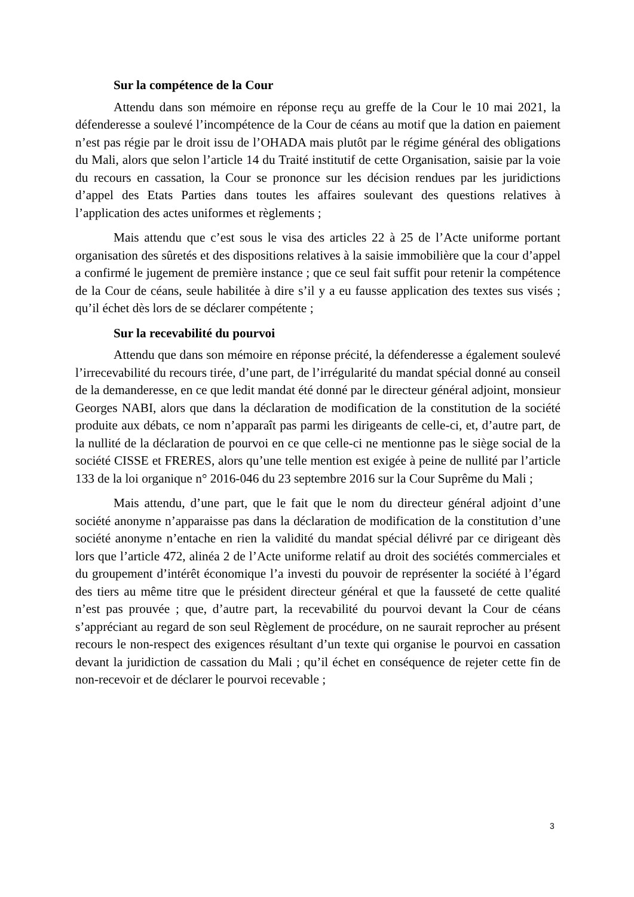Sur la compétence de la Cour
Attendu dans son mémoire en réponse reçu au greffe de la Cour le 10 mai 2021, la défenderesse a soulevé l’incompétence de la Cour de céans au motif que la dation en paiement n’est pas régie par le droit issu de l’OHADA mais plutôt par le régime général des obligations du Mali, alors que selon l’article 14 du Traité institutif de cette Organisation, saisie par la voie du recours en cassation, la Cour se prononce sur les décision rendues par les juridictions d’appel des Etats Parties dans toutes les affaires soulevant des questions relatives à l’application des actes uniformes et règlements ;
Mais attendu que c’est sous le visa des articles 22 à 25 de l’Acte uniforme portant organisation des sûretés et des dispositions relatives à la saisie immobilière que la cour d’appel a confirmé le jugement de première instance ; que ce seul fait suffit pour retenir la compétence de la Cour de céans, seule habilitée à dire s’il y a eu fausse application des textes sus visés ; qu’il échet dès lors de se déclarer compétente ;
Sur la recevabilité du pourvoi
Attendu que dans son mémoire en réponse précité, la défenderesse a également soulevé l’irrecevabilité du recours tirée, d’une part, de l’irrégularité du mandat spécial donné au conseil de la demanderesse, en ce que ledit mandat été donné par le directeur général adjoint, monsieur Georges NABI, alors que dans la déclaration de modification de la constitution de la société produite aux débats, ce nom n’apparaît pas parmi les dirigeants de celle-ci, et, d’autre part, de la nullité de la déclaration de pourvoi en ce que celle-ci ne mentionne pas le siège social de la société CISSE et FRERES, alors qu’une telle mention est exigée à peine de nullité par l’article 133 de la loi organique n° 2016-046 du 23 septembre 2016 sur la Cour Suprême du Mali ;
Mais attendu, d’une part, que le fait que le nom du directeur général adjoint d’une société anonyme n’apparaisse pas dans la déclaration de modification de la constitution d’une société anonyme n’entache en rien la validité du mandat spécial délivré par ce dirigeant dès lors que l’article 472, alinéa 2 de l’Acte uniforme relatif au droit des sociétés commerciales et du groupement d’intérêt économique l’a investi du pouvoir de représenter la société à l’égard des tiers au même titre que le président directeur général et que la fausseté de cette qualité n’est pas prouvée ; que, d’autre part, la recevabilité du pourvoi devant la Cour de céans s’appréciant au regard de son seul Règlement de procédure, on ne saurait reprocher au présent recours le non-respect des exigences résultant d’un texte qui organise le pourvoi en cassation devant la juridiction de cassation du Mali ; qu’il échet en conséquence de rejeter cette fin de non-recevoir et de déclarer le pourvoi recevable ;
3